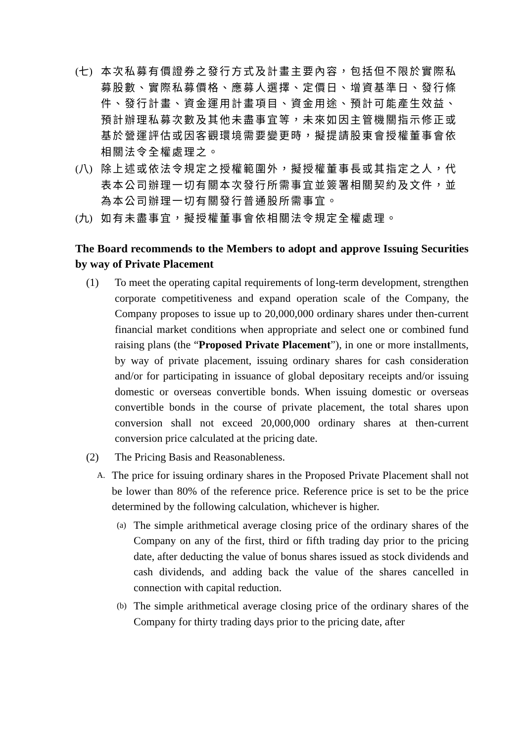(七) 本次私募有價證券之發行方式及計畫主要內容，包括但不限於實際私募股數、實際私募價格、應募人選擇、定價日、增資基準日、發行條件、發行計畫、資金運用計畫項目、資金用途、預計可能產生效益、預計辦理私募次數及其他未盡事宜等，未來如因主管機關指示修正或基於營運評估或因客觀環境需要變更時，擬提請股東會授權董事會依相關法令全權處理之。
(八) 除上述或依法令規定之授權範圍外，擬授權董事長或其指定之人，代表本公司辦理一切有關本次發行所需事宜並簽署相關契約及文件，並為本公司辦理一切有關發行普通股所需事宜。
(九) 如有未盡事宜，擬授權董事會依相關法令規定全權處理。
The Board recommends to the Members to adopt and approve Issuing Securities by way of Private Placement
(1) To meet the operating capital requirements of long-term development, strengthen corporate competitiveness and expand operation scale of the Company, the Company proposes to issue up to 20,000,000 ordinary shares under then-current financial market conditions when appropriate and select one or combined fund raising plans (the “Proposed Private Placement”), in one or more installments, by way of private placement, issuing ordinary shares for cash consideration and/or for participating in issuance of global depositary receipts and/or issuing domestic or overseas convertible bonds. When issuing domestic or overseas convertible bonds in the course of private placement, the total shares upon conversion shall not exceed 20,000,000 ordinary shares at then-current conversion price calculated at the pricing date.
(2) The Pricing Basis and Reasonableness.
A. The price for issuing ordinary shares in the Proposed Private Placement shall not be lower than 80% of the reference price. Reference price is set to be the price determined by the following calculation, whichever is higher.
(a) The simple arithmetical average closing price of the ordinary shares of the Company on any of the first, third or fifth trading day prior to the pricing date, after deducting the value of bonus shares issued as stock dividends and cash dividends, and adding back the value of the shares cancelled in connection with capital reduction.
(b) The simple arithmetical average closing price of the ordinary shares of the Company for thirty trading days prior to the pricing date, after